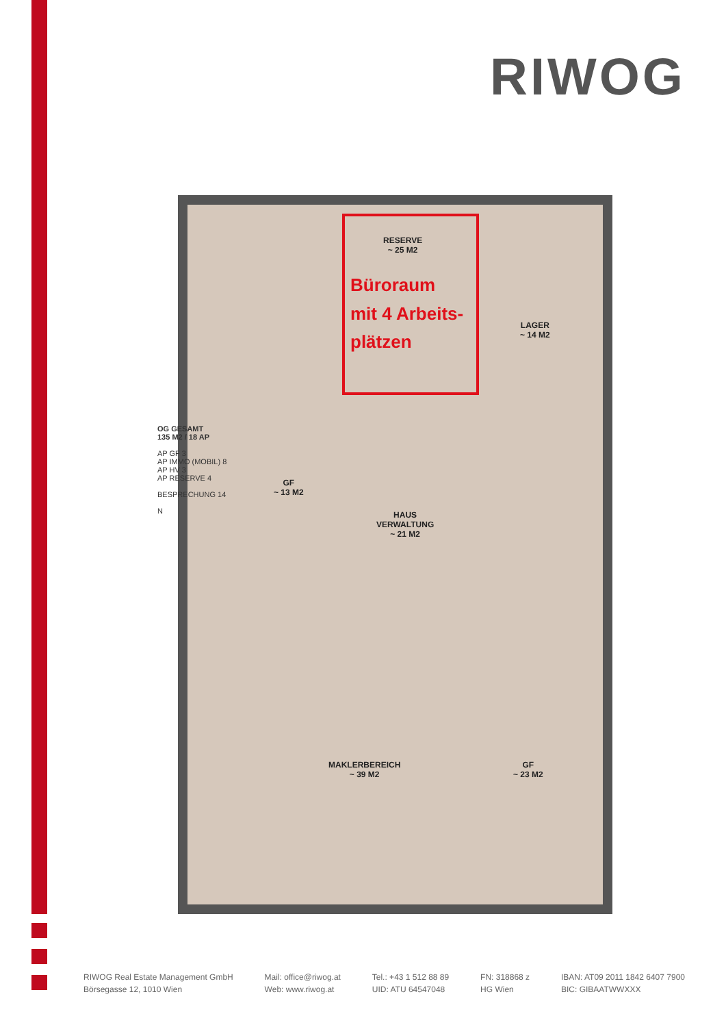RIWOG
OG GESAMT
135 M2 / 18 AP
AP GF 3
AP IMMO (MOBIL) 8
AP HV 3
AP RESERVE 4
BESPRECHUNG 14
N
Büroraum
mit 4 Arbeits-
plätzen
RESERVE
~ 25 M2
LAGER
~ 14 M2
GF
~ 13 M2
HAUS
VERWALTUNG
~ 21 M2
MAKLERBEREICH
~ 39 M2
GF
~ 23 M2
RIWOG Real Estate Management GmbH
Börsegasse 12, 1010 Wien
Mail: office@riwog.at
Web: www.riwog.at
Tel.: +43 1 512 88 89
UID: ATU 64547048
FN: 318868 z
HG Wien
IBAN: AT09 2011 1842 6407 7900
BIC: GIBAATWWXXX